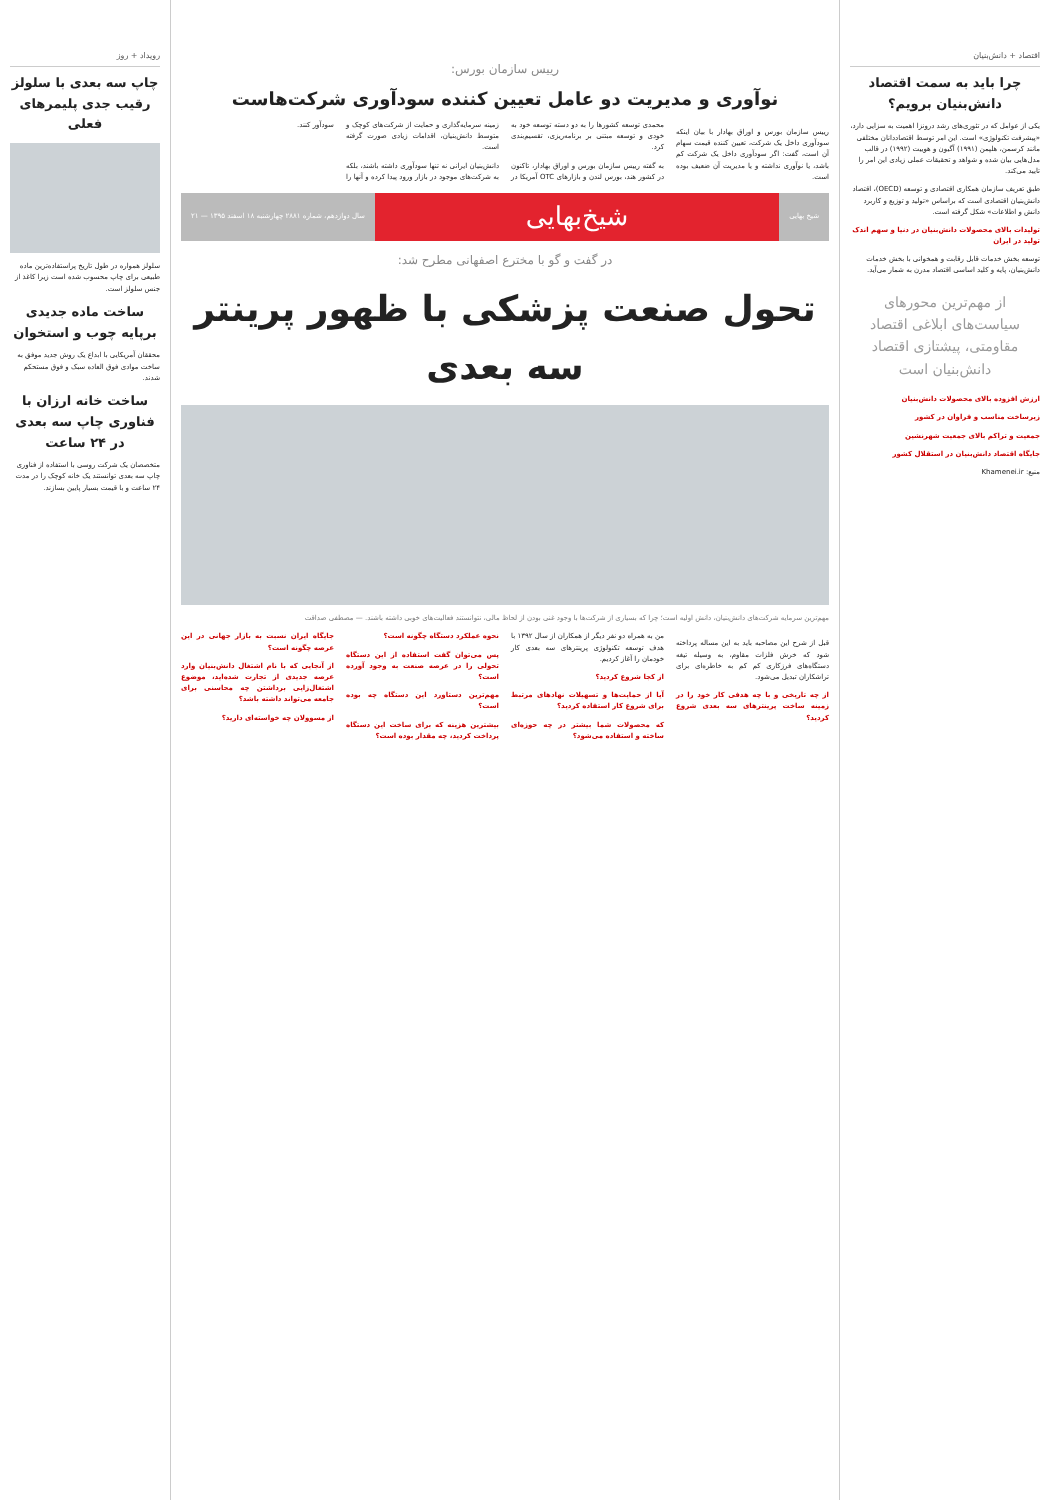اقتصاد + دانش‌بنیان
چرا باید به سمت اقتصاد دانش‌بنیان برویم؟
یکی از عوامل که در تئوری‌های رشد درونزا اهمیت به سزایی دارد، «پیشرفت تکنولوژی» است. این امر توسط اقتصاددانان مختلفی مانند کرسمن، هلپمن (۱۹۹۱) آگیون و هوییت (۱۹۹۲) در قالب مدل‌هایی بیان شده و شواهد و تحقیقات عملی زیادی این امر را تایید می‌کند.
طبق تعریف سازمان همکاری اقتصادی و توسعه (OECD)، اقتصاد دانش‌بنیان اقتصادی است که براساس «تولید و توزیع و کاربرد دانش و اطلاعات» شکل گرفته است.
تولیدات بالای محصولات دانش‌بنیان در دنیا و سهم اندک تولید در ایران
توسعه بخش خدمات قابل رقابت و همخوانی با بخش خدمات دانش‌بنیان، پایه و کلید اساسی اقتصاد مدرن به شمار می‌آید.
از مهم‌ترین محورهای سیاست‌های ابلاغی اقتصاد مقاومتی، پیشتازی اقتصاد دانش‌بنیان است
ارزش افزوده بالای محصولات دانش‌بنیان
زیرساخت مناسب و فراوان در کشور
جمعیت و تراکم بالای جمعیت شهرنشین
جایگاه اقتصاد دانش‌بنیان در استقلال کشور
منبع: Khamenei.ir
رییس سازمان بورس:
نوآوری و مدیریت دو عامل تعیین کننده سودآوری شرکت‌هاست
رییس سازمان بورس و اوراق بهادار با بیان اینکه سودآوری داخل یک شرکت، تعیین کننده قیمت سهام آن است، گفت: اگر سودآوری داخل یک شرکت کم باشد، یا نوآوری نداشته و یا مدیریت آن ضعیف بوده است.
محمدی توسعه کشورها را به دو دسته توسعه خود به خودی و توسعه مبتنی بر برنامه‌ریزی، تقسیم‌بندی کرد.
به گفته رییس سازمان بورس و اوراق بهادار، تاکنون در کشور هند، بورس لندن و بازارهای OTC آمریکا در زمینه سرمایه‌گذاری و حمایت از شرکت‌های کوچک و متوسط دانش‌بنیان، اقدامات زیادی صورت گرفته است.
دانش‌بنیان ایرانی نه تنها سودآوری داشته باشند، بلکه به شرکت‌های موجود در بازار ورود پیدا کرده و آنها را سودآور کنند.
شیخ بهایی
شیخ‌بهایی
سال دوازدهم، شماره ۲۸۸۱ چهارشنبه ۱۸ اسفند ۱۳۹۵ — ۲۱
در گفت و گو با مخترع اصفهانی مطرح شد:
تحول صنعت پزشکی با ظهور پرینتر سه بعدی
مهم‌ترین سرمایه شرکت‌های دانش‌بنیان، دانش اولیه است؛ چرا که بسیاری از شرکت‌ها با وجود غنی بودن از لحاظ مالی، نتوانستند فعالیت‌های خوبی داشته باشند. — مصطفی صداقت
قبل از شرح این مصاحبه باید به این مساله پرداخته شود که خرش فلزات مقاوم، به وسیله تیغه دستگاه‌های فرزکاری کم کم به خاطره‌ای برای تراشکاران تبدیل می‌شود.
از چه تاریخی و با چه هدفی کار خود را در زمینه ساخت پرینترهای سه بعدی شروع کردید؟
من به همراه دو نفر دیگر از همکاران از سال ۱۳۹۲ با هدف توسعه تکنولوژی پرینترهای سه بعدی کار خودمان را آغاز کردیم.
از کجا شروع کردید؟
آیا از حمایت‌ها و تسهیلات نهادهای مرتبط برای شروع کار استفاده کردید؟
که محصولات شما بیشتر در چه حوزه‌ای ساخته و استفاده می‌شود؟
نحوه عملکرد دستگاه چگونه است؟
پس می‌توان گفت استفاده از این دستگاه تحولی را در عرصه صنعت به وجود آورده است؟
مهم‌ترین دستاورد این دستگاه چه بوده است؟
بیشترین هزینه که برای ساخت این دستگاه پرداخت کردید، چه مقدار بوده است؟
جایگاه ایران نسبت به بازار جهانی در این عرصه چگونه است؟
از آنجایی که با نام اشتغال دانش‌بنیان وارد عرصه جدیدی از تجارت شده‌اید، موضوع اشتغال‌زایی برداشتن چه محاسنی برای جامعه می‌تواند داشته باشد؟
از مسوولان چه خواسته‌ای دارید؟
رویداد + روز
چاپ سه بعدی با سلولز رقیب جدی پلیمرهای فعلی
سلولز همواره در طول تاریخ پراستفاده‌ترین ماده طبیعی برای چاپ محسوب شده است زیرا کاغذ از جنس سلولز است.
ساخت ماده جدیدی برپایه چوب و استخوان
محققان آمریکایی با ابداع یک روش جدید موفق به ساخت موادی فوق العاده سبک و فوق مستحکم شدند.
ساخت خانه ارزان با فناوری چاپ سه بعدی در ۲۴ ساعت
متخصصان یک شرکت روسی با استفاده از فناوری چاپ سه بعدی توانستند یک خانه کوچک را در مدت ۲۴ ساعت و با قیمت بسیار پایین بسازند.